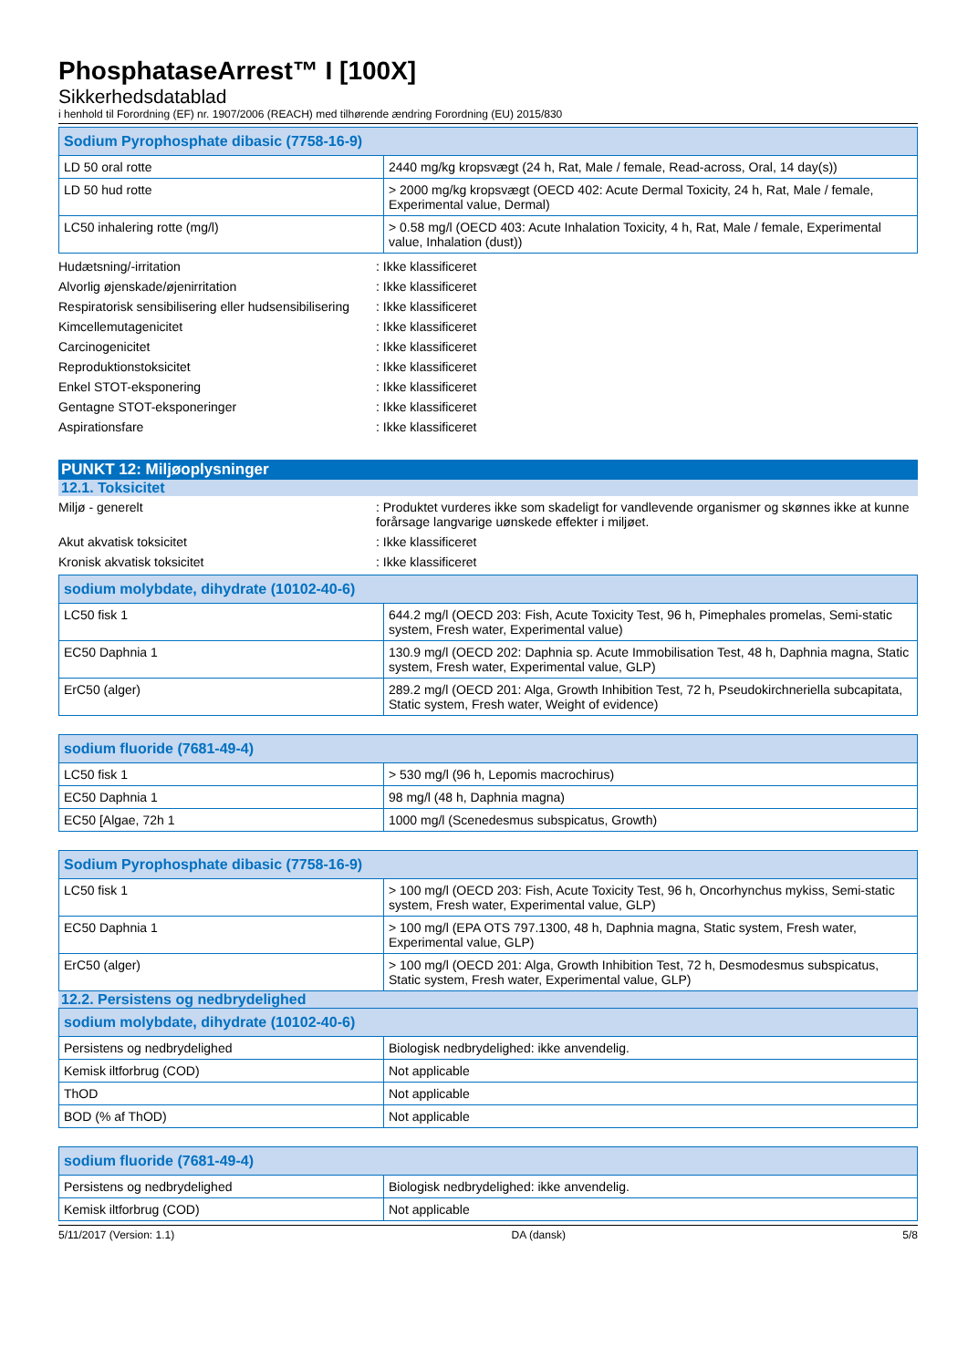PhosphataseArrest™ I [100X]
Sikkerhedsdatablad
i henhold til Forordning (EF) nr. 1907/2006 (REACH) med tilhørende ændring Forordning (EU) 2015/830
| Sodium Pyrophosphate dibasic (7758-16-9) | |
| --- | --- |
| LD 50 oral rotte | 2440 mg/kg kropsvægt (24 h, Rat, Male / female, Read-across, Oral, 14 day(s)) |
| LD 50 hud rotte | > 2000 mg/kg kropsvægt (OECD 402: Acute Dermal Toxicity, 24 h, Rat, Male / female, Experimental value, Dermal) |
| LC50 inhalering rotte (mg/l) | > 0.58 mg/l (OECD 403: Acute Inhalation Toxicity, 4 h, Rat, Male / female, Experimental value, Inhalation (dust)) |
Hudætsning/-irritation : Ikke klassificeret
Alvorlig øjenskade/øjenirritation : Ikke klassificeret
Respiratorisk sensibilisering eller hudsensibilisering
: Ikke klassificeret
Kimcellemutagenicitet : Ikke klassificeret
Carcinogenicitet : Ikke klassificeret
Reproduktionstoksicitet : Ikke klassificeret
Enkel STOT-eksponering : Ikke klassificeret
Gentagne STOT-eksponeringer : Ikke klassificeret
Aspirationsfare : Ikke klassificeret
PUNKT 12: Miljøoplysninger
12.1. Toksicitet
Miljø - generelt : Produktet vurderes ikke som skadeligt for vandlevende organismer og skønnes ikke at kunne forårsage langvarige uønskede effekter i miljøet.
Akut akvatisk toksicitet : Ikke klassificeret
Kronisk akvatisk toksicitet : Ikke klassificeret
| sodium molybdate, dihydrate (10102-40-6) | |
| --- | --- |
| LC50 fisk 1 | 644.2 mg/l (OECD 203: Fish, Acute Toxicity Test, 96 h, Pimephales promelas, Semi-static system, Fresh water, Experimental value) |
| EC50 Daphnia 1 | 130.9 mg/l (OECD 202: Daphnia sp. Acute Immobilisation Test, 48 h, Daphnia magna, Static system, Fresh water, Experimental value, GLP) |
| ErC50 (alger) | 289.2 mg/l (OECD 201: Alga, Growth Inhibition Test, 72 h, Pseudokirchneriella subcapitata, Static system, Fresh water, Weight of evidence) |
| sodium fluoride (7681-49-4) | |
| --- | --- |
| LC50 fisk 1 | > 530 mg/l (96 h, Lepomis macrochirus) |
| EC50 Daphnia 1 | 98 mg/l (48 h, Daphnia magna) |
| EC50 [Algae, 72h 1 | 1000 mg/l (Scenedesmus subspicatus, Growth) |
| Sodium Pyrophosphate dibasic (7758-16-9) | |
| --- | --- |
| LC50 fisk 1 | > 100 mg/l (OECD 203: Fish, Acute Toxicity Test, 96 h, Oncorhynchus mykiss, Semi-static system, Fresh water, Experimental value, GLP) |
| EC50 Daphnia 1 | > 100 mg/l (EPA OTS 797.1300, 48 h, Daphnia magna, Static system, Fresh water, Experimental value, GLP) |
| ErC50 (alger) | > 100 mg/l (OECD 201: Alga, Growth Inhibition Test, 72 h, Desmodesmus subspicatus, Static system, Fresh water, Experimental value, GLP) |
12.2. Persistens og nedbrydelighed
| sodium molybdate, dihydrate (10102-40-6) | |
| --- | --- |
| Persistens og nedbrydelighed | Biologisk nedbrydelighed: ikke anvendelig. |
| Kemisk iltforbrug (COD) | Not applicable |
| ThOD | Not applicable |
| BOD (% af ThOD) | Not applicable |
| sodium fluoride (7681-49-4) | |
| --- | --- |
| Persistens og nedbrydelighed | Biologisk nedbrydelighed: ikke anvendelig. |
| Kemisk iltforbrug (COD) | Not applicable |
5/11/2017 (Version: 1.1) DA (dansk) 5/8